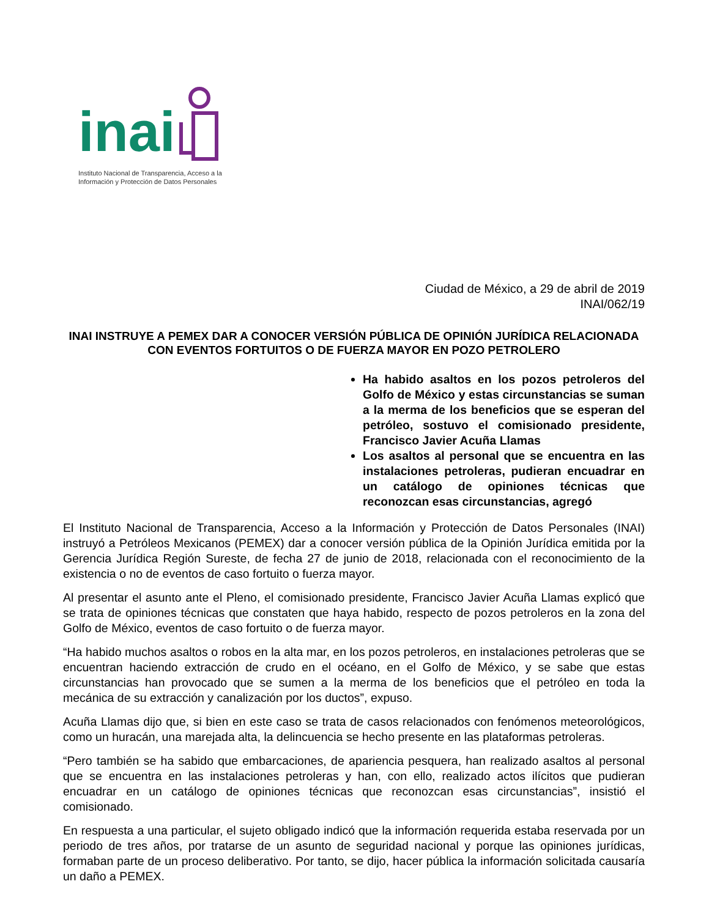inai
Instituto Nacional de Transparencia, Acceso a la
Información y Protección de Datos Personales
Ciudad de México, a 29 de abril de 2019
INAI/062/19
INAI INSTRUYE A PEMEX DAR A CONOCER VERSIÓN PÚBLICA DE OPINIÓN JURÍDICA RELACIONADA CON EVENTOS FORTUITOS O DE FUERZA MAYOR EN POZO PETROLERO
Ha habido asaltos en los pozos petroleros del Golfo de México y estas circunstancias se suman a la merma de los beneficios que se esperan del petróleo, sostuvo el comisionado presidente, Francisco Javier Acuña Llamas
Los asaltos al personal que se encuentra en las instalaciones petroleras, pudieran encuadrar en un catálogo de opiniones técnicas que reconozcan esas circunstancias, agregó
El Instituto Nacional de Transparencia, Acceso a la Información y Protección de Datos Personales (INAI) instruyó a Petróleos Mexicanos (PEMEX) dar a conocer versión pública de la Opinión Jurídica emitida por la Gerencia Jurídica Región Sureste, de fecha 27 de junio de 2018, relacionada con el reconocimiento de la existencia o no de eventos de caso fortuito o fuerza mayor.
Al presentar el asunto ante el Pleno, el comisionado presidente, Francisco Javier Acuña Llamas explicó que se trata de opiniones técnicas que constaten que haya habido, respecto de pozos petroleros en la zona del Golfo de México, eventos de caso fortuito o de fuerza mayor.
“Ha habido muchos asaltos o robos en la alta mar, en los pozos petroleros, en instalaciones petroleras que se encuentran haciendo extracción de crudo en el océano, en el Golfo de México, y se sabe que estas circunstancias han provocado que se sumen a la merma de los beneficios que el petróleo en toda la mecánica de su extracción y canalización por los ductos”, expuso.
Acuña Llamas dijo que, si bien en este caso se trata de casos relacionados con fenómenos meteorológicos, como un huracán, una marejada alta, la delincuencia se hecho presente en las plataformas petroleras.
“Pero también se ha sabido que embarcaciones, de apariencia pesquera, han realizado asaltos al personal que se encuentra en las instalaciones petroleras y han, con ello, realizado actos ilícitos que pudieran encuadrar en un catálogo de opiniones técnicas que reconozcan esas circunstancias”, insistió el comisionado.
En respuesta a una particular, el sujeto obligado indicó que la información requerida estaba reservada por un periodo de tres años, por tratarse de un asunto de seguridad nacional y porque las opiniones jurídicas, formaban parte de un proceso deliberativo. Por tanto, se dijo, hacer pública la información solicitada causaría un daño a PEMEX.